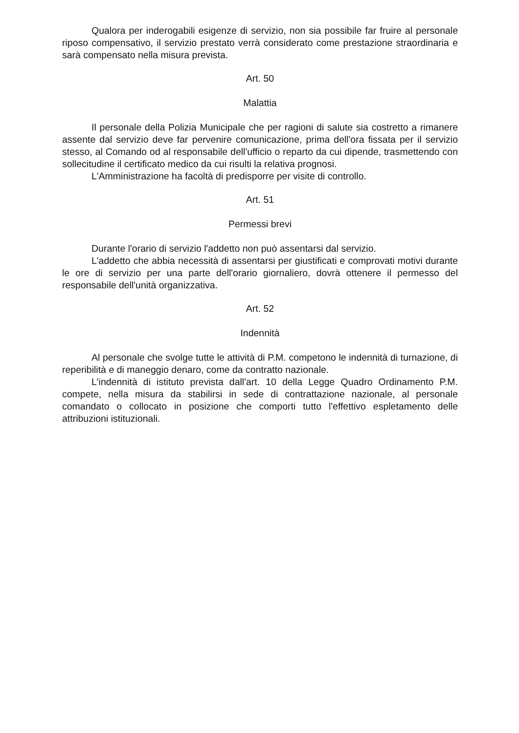Qualora per inderogabili esigenze di servizio, non sia possibile far fruire al personale riposo compensativo, il servizio prestato verrà considerato come prestazione straordinaria e sarà compensato nella misura prevista.
Art. 50
Malattia
Il personale della Polizia Municipale che per ragioni di salute sia costretto a rimanere assente dal servizio deve far pervenire comunicazione, prima dell'ora fissata per il servizio stesso, al Comando od al responsabile dell'ufficio o reparto da cui dipende, trasmettendo con sollecitudine il certificato medico da cui risulti la relativa prognosi.
L'Amministrazione ha facoltà di predisporre per visite di controllo.
Art. 51
Permessi brevi
Durante l'orario di servizio l'addetto non può assentarsi dal servizio.
L'addetto che abbia necessità di assentarsi per giustificati e comprovati motivi durante le ore di servizio per una parte dell'orario giornaliero, dovrà ottenere il permesso del responsabile dell'unità organizzativa.
Art. 52
Indennità
Al personale che svolge tutte le attività di P.M. competono le indennità di turnazione, di reperibilità e di maneggio denaro, come da contratto nazionale.
L'indennità di istituto prevista dall'art. 10 della Legge Quadro Ordinamento P.M. compete, nella misura da stabilirsi in sede di contrattazione nazionale, al personale comandato o collocato in posizione che comporti tutto l'effettivo espletamento delle attribuzioni istituzionali.